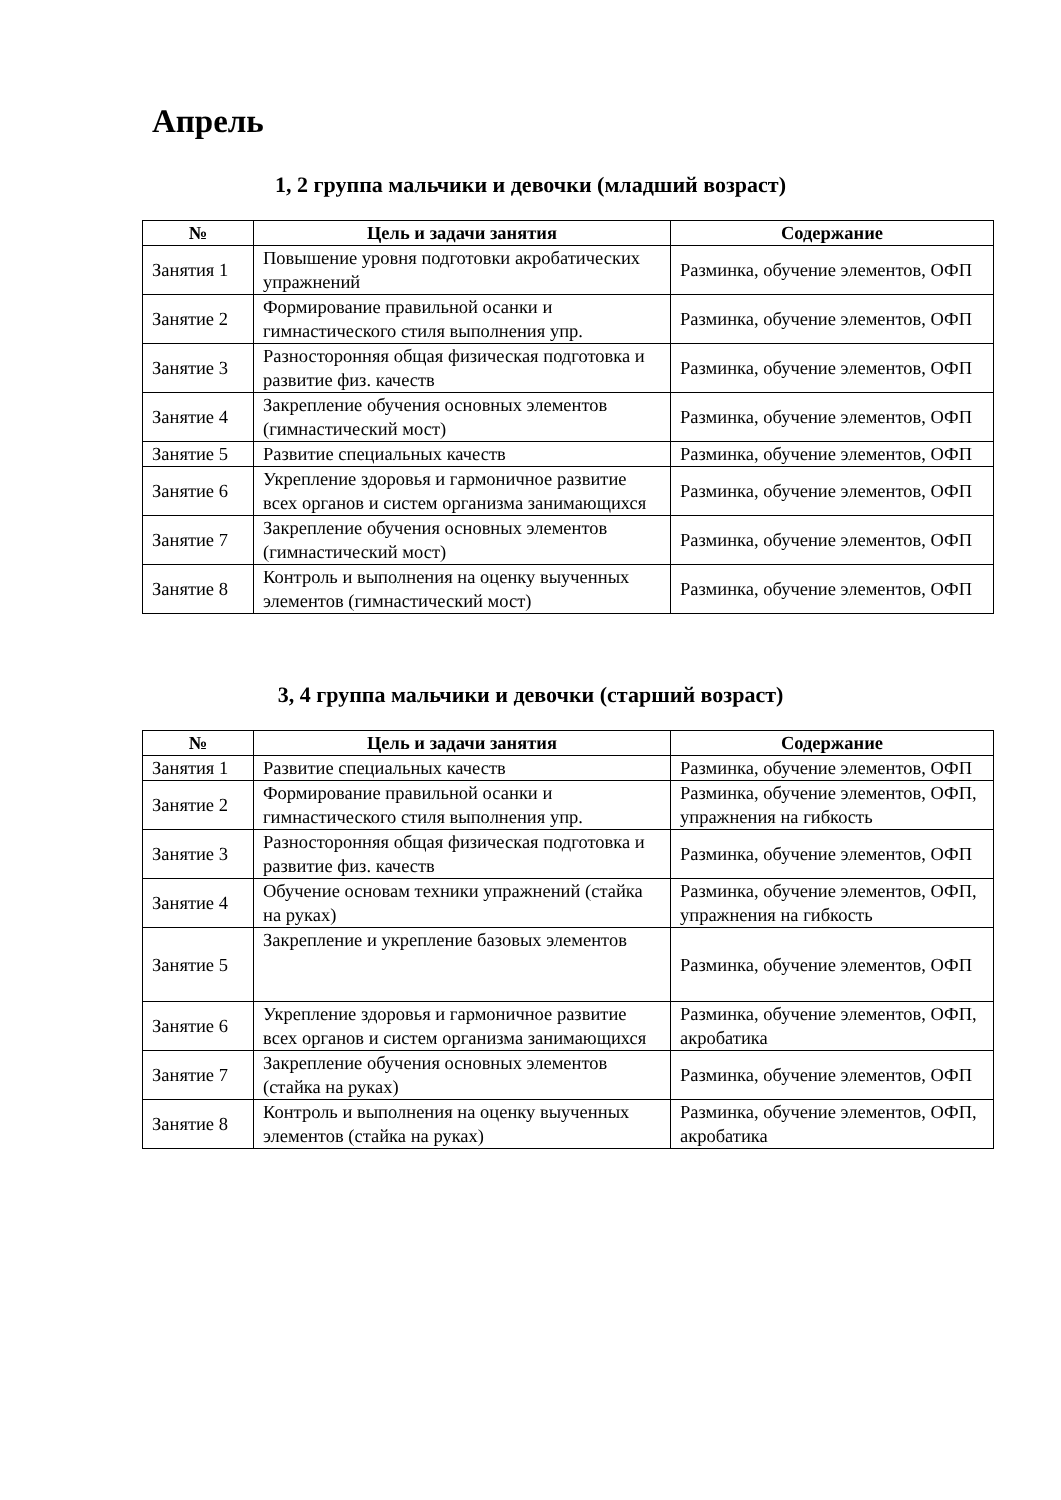Апрель
1, 2 группа мальчики и девочки (младший возраст)
| № | Цель и задачи занятия | Содержание |
| --- | --- | --- |
| Занятия 1 | Повышение уровня подготовки акробатических упражнений | Разминка, обучение элементов, ОФП |
| Занятие 2 | Формирование правильной осанки и гимнастического стиля выполнения упр. | Разминка, обучение элементов, ОФП |
| Занятие 3 | Разносторонняя общая физическая подготовка и развитие физ. качеств | Разминка, обучение элементов, ОФП |
| Занятие 4 | Закрепление обучения основных элементов (гимнастический мост) | Разминка, обучение элементов, ОФП |
| Занятие 5 | Развитие специальных качеств | Разминка, обучение элементов, ОФП |
| Занятие 6 | Укрепление здоровья и гармоничное развитие всех органов и систем организма занимающихся | Разминка, обучение элементов, ОФП |
| Занятие 7 | Закрепление обучения основных элементов (гимнастический мост) | Разминка, обучение элементов, ОФП |
| Занятие 8 | Контроль и выполнения на оценку выученных элементов (гимнастический мост) | Разминка, обучение элементов, ОФП |
3, 4 группа мальчики и девочки (старший возраст)
| № | Цель и задачи занятия | Содержание |
| --- | --- | --- |
| Занятия 1 | Развитие специальных качеств | Разминка, обучение элементов, ОФП |
| Занятие 2 | Формирование правильной осанки и гимнастического стиля выполнения упр. | Разминка, обучение элементов, ОФП, упражнения на гибкость |
| Занятие 3 | Разносторонняя общая физическая подготовка и развитие физ. качеств | Разминка, обучение элементов, ОФП |
| Занятие 4 | Обучение основам техники упражнений (стайка на руках) | Разминка, обучение элементов, ОФП, упражнения на гибкость |
| Занятие 5 | Закрепление и укрепление базовых элементов | Разминка, обучение элементов, ОФП |
| Занятие 6 | Укрепление здоровья и гармоничное развитие всех органов и систем организма занимающихся | Разминка, обучение элементов, ОФП, акробатика |
| Занятие 7 | Закрепление обучения основных элементов (стайка на руках) | Разминка, обучение элементов, ОФП |
| Занятие 8 | Контроль и выполнения на оценку выученных элементов (стайка на руках) | Разминка, обучение элементов, ОФП, акробатика |